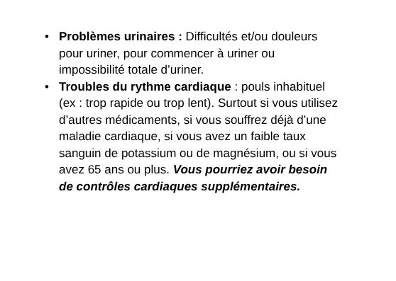• Problèmes urinaires : Difficultés et/ou douleurs pour uriner, pour commencer à uriner ou impossibilité totale d’uriner.
• Troubles du rythme cardiaque : pouls inhabituel (ex : trop rapide ou trop lent). Surtout si vous utilisez d’autres médicaments, si vous souffrez déjà d’une maladie cardiaque, si vous avez un faible taux sanguin de potassium ou de magnésium, ou si vous avez 65 ans ou plus. Vous pourriez avoir besoin de contrôles cardiaques supplémentaires.